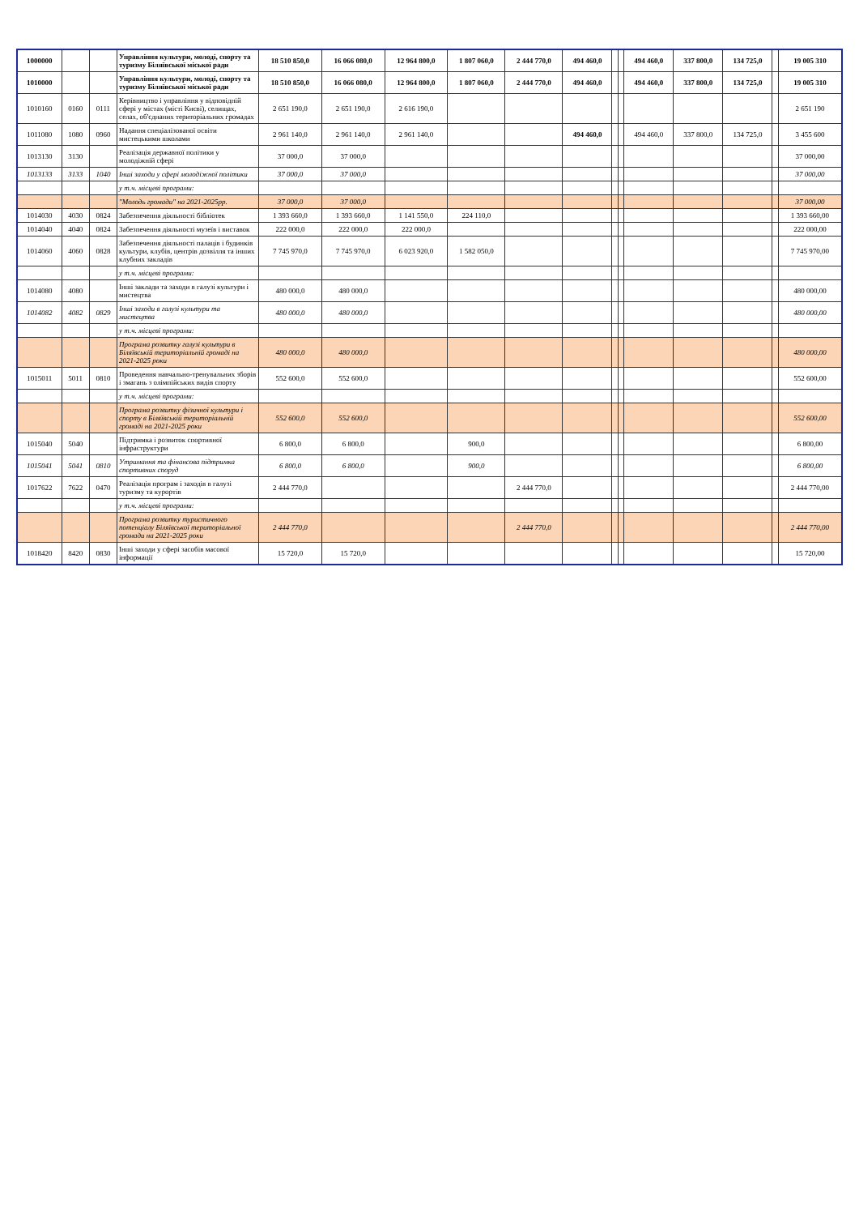| 1000000 | | | Управління культури, молоді, спорту та туризму Біляївської міської ради | 18 510 850,0 | 16 066 080,0 | 12 964 800,0 | 1 807 060,0 | 2 444 770,0 | 494 460,0 | | | 494 460,0 | 337 800,0 | 134 725,0 | | 19 005 310 |
| 1010000 | | | Управління культури, молоді, спорту та туризму Біляївської міської ради | 18 510 850,0 | 16 066 080,0 | 12 964 800,0 | 1 807 060,0 | 2 444 770,0 | 494 460,0 | | | 494 460,0 | 337 800,0 | 134 725,0 | | 19 005 310 |
| 1010160 | 0160 | 0111 | Керівництво і управління у відповідній сфері у містах (місті Києві), селищах, селах, об'єднаних територіальних громадах | 2 651 190,0 | 2 651 190,0 | 2 616 190,0 | | | | | | | | | | 2 651 190 |
| 1011080 | 1080 | 0960 | Надання спеціалізованої освіти мистецькими школами | 2 961 140,0 | 2 961 140,0 | 2 961 140,0 | | | 494 460,0 | | | 494 460,0 | 337 800,0 | 134 725,0 | | 3 455 600 |
| 1013130 | 3130 | | Реалізація державної політики у молодіжній сфері | 37 000,0 | 37 000,0 | | | | | | | | | | | 37 000,00 |
| 1013133 | 3133 | 1040 | Інші заходи у сфері молодіжної політики | 37 000,0 | 37 000,0 | | | | | | | | | | | 37 000,00 |
| | | | у т.ч. місцеві програми: | | | | | | | | | | | | | |
| | | | "Молодь громади" на 2021-2025рр. | 37 000,0 | 37 000,0 | | | | | | | | | | | 37 000,00 |
| 1014030 | 4030 | 0824 | Забезпечення діяльності бібліотек | 1 393 660,0 | 1 393 660,0 | 1 141 550,0 | 224 110,0 | | | | | | | | | 1 393 660,00 |
| 1014040 | 4040 | 0824 | Забезпечення діяльності музеїв і виставок | 222 000,0 | 222 000,0 | 222 000,0 | | | | | | | | | | 222 000,00 |
| 1014060 | 4060 | 0828 | Забезпечення діяльності палаців і будинків культури, клубів, центрів дозвілля та інших клубних закладів | 7 745 970,0 | 7 745 970,0 | 6 023 920,0 | 1 582 050,0 | | | | | | | | | 7 745 970,00 |
| | | | у т.ч. місцеві програми: | | | | | | | | | | | | | |
| 1014080 | 4080 | | Інші заклади та заходи в галузі культури і мистецтва | 480 000,0 | 480 000,0 | | | | | | | | | | | 480 000,00 |
| 1014082 | 4082 | 0829 | Інші заходи в галузі культури та мистецтва | 480 000,0 | 480 000,0 | | | | | | | | | | | 480 000,00 |
| | | | у т.ч. місцеві програми: | | | | | | | | | | | | | |
| | | | Програма розвитку галузі культури в Біляївській територіальній громаді на 2021-2025 роки | 480 000,0 | 480 000,0 | | | | | | | | | | | 480 000,00 |
| 1015011 | 5011 | 0810 | Проведення навчально-тренувальних зборів і змагань з олімпійських видів спорту | 552 600,0 | 552 600,0 | | | | | | | | | | | 552 600,00 |
| | | | у т.ч. місцеві програми: | | | | | | | | | | | | | |
| | | | Програма розвитку фізичної культури і спорту в Біляївській територіальній громаді на 2021-2025 роки | 552 600,0 | 552 600,0 | | | | | | | | | | | 552 600,00 |
| 1015040 | 5040 | | Підтримка і розвиток спортивної інфраструктури | 6 800,0 | 6 800,0 | | 900,0 | | | | | | | | | 6 800,00 |
| 1015041 | 5041 | 0810 | Утримання та фінансова підтримка спортивних споруд | 6 800,0 | 6 800,0 | | 900,0 | | | | | | | | | 6 800,00 |
| 1017622 | 7622 | 0470 | Реалізація програм і заходів в галузі туризму та курортів | 2 444 770,0 | | | | 2 444 770,0 | | | | | | | | 2 444 770,00 |
| | | | у т.ч. місцеві програми: | | | | | | | | | | | | | |
| | | | Програма розвитку туристичного потенціалу Біляївської територіальної громади на 2021-2025 роки | 2 444 770,0 | | | | 2 444 770,0 | | | | | | | | 2 444 770,00 |
| 1018420 | 8420 | 0830 | Інші заходи у сфері засобів масової інформації | 15 720,0 | 15 720,0 | | | | | | | | | | | 15 720,00 |